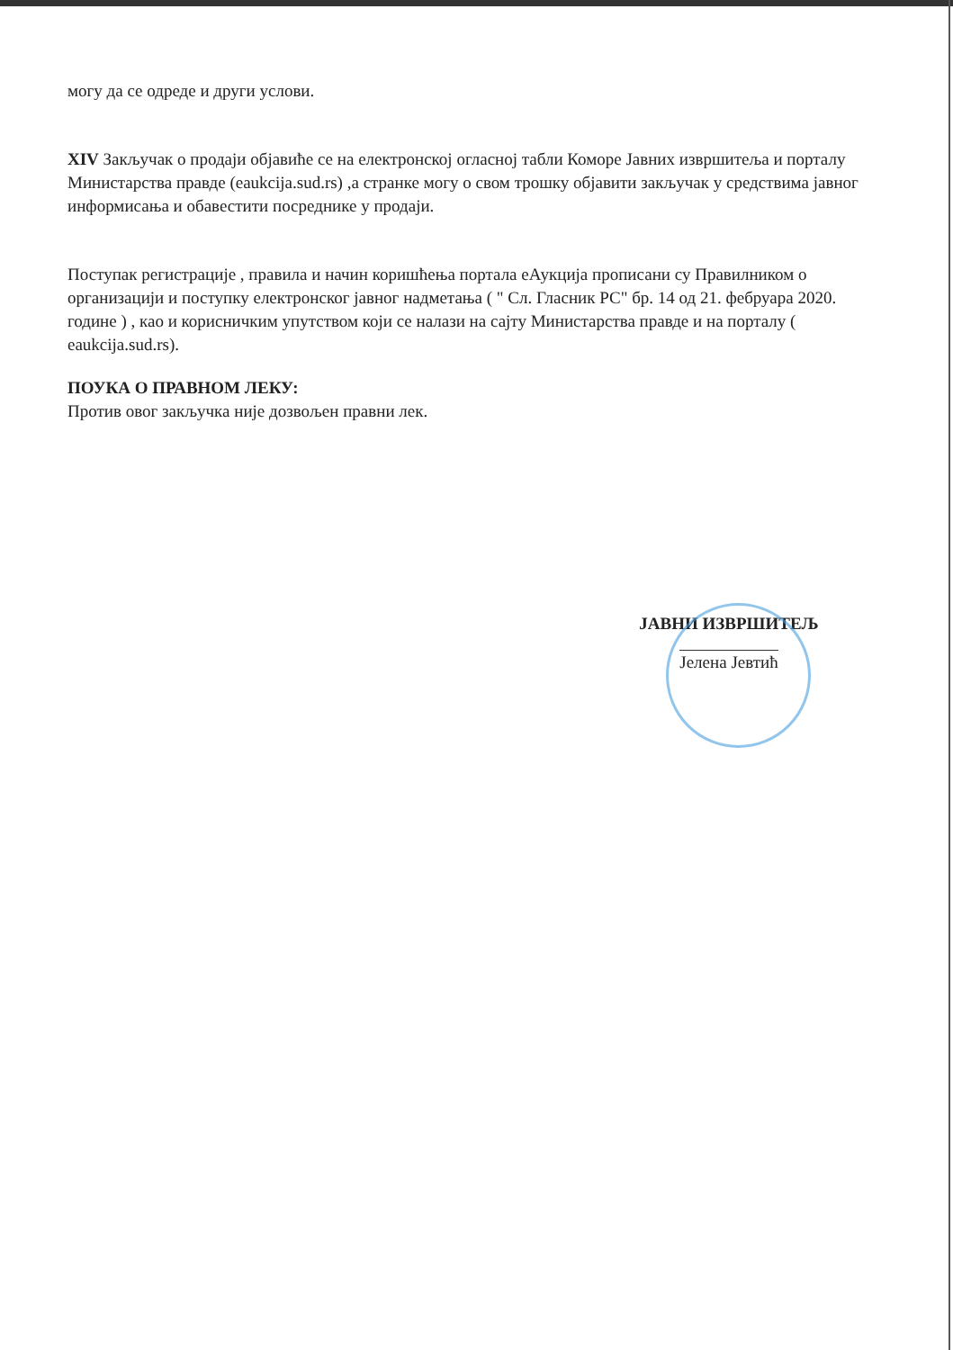могу да се одреде и други услови.
XIV Закључак о продаји објавиће се на електронској огласној табли Коморе Јавних извршитеља и порталу Министарства правде (eaukcija.sud.rs) ,а странке могу о свом трошку објавити закључак у средствима јавног информисања и обавестити посреднике у продаји.
Поступак регистрације , правила и начин коришћења портала еАукција прописани су Правилником о организацији и поступку електронског јавног надметања ( " Сл. Гласник РС" бр. 14 од 21. фебруара 2020. године ) , као и корисничким упутством који се налази на сајту Министарства правде и на порталу ( eaukcija.sud.rs).
ПОУКА О ПРАВНОМ ЛЕКУ:
Против овог закључка није дозвољен правни лек.
ЈАВНИ ИЗВРШИТЕЉ
Јелена Јевтић